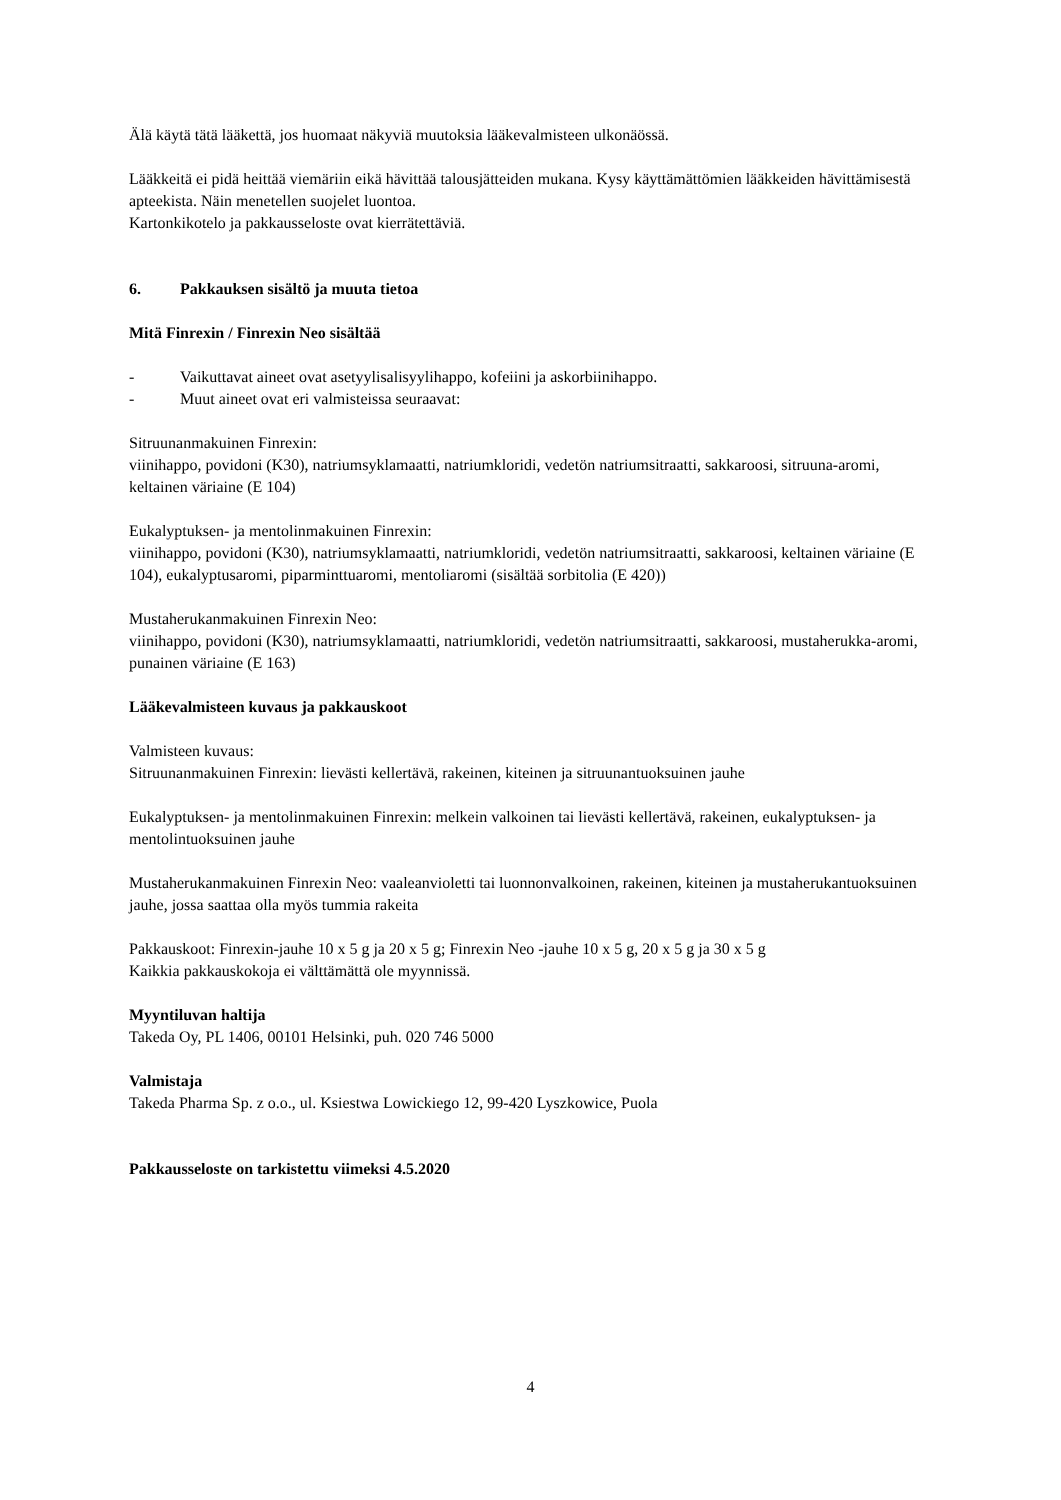Älä käytä tätä lääkettä, jos huomaat näkyviä muutoksia lääkevalmisteen ulkonäössä.
Lääkkeitä ei pidä heittää viemäriin eikä hävittää talousjätteiden mukana. Kysy käyttämättömien lääkkeiden hävittämisestä apteekista. Näin menetellen suojelet luontoa.
Kartonkikotelo ja pakkausseloste ovat kierrätettäviä.
6. Pakkauksen sisältö ja muuta tietoa
Mitä Finrexin / Finrexin Neo sisältää
- Vaikuttavat aineet ovat asetyylisalisyylihappo, kofeiini ja askorbiinihappo.
- Muut aineet ovat eri valmisteissa seuraavat:
Sitruunanmakuinen Finrexin:
viinihappo, povidoni (K30), natriumsyklamaatti, natriumkloridi, vedetön natriumsitraatti, sakkaroosi, sitruuna-aromi, keltainen väriaine (E 104)
Eukalyptuksen- ja mentolinmakuinen Finrexin:
viinihappo, povidoni (K30), natriumsyklamaatti, natriumkloridi, vedetön natriumsitraatti, sakkaroosi, keltainen väriaine (E 104), eukalyptusaromi, piparminttuaromi, mentoliaromi (sisältää sorbitolia (E 420))
Mustaherukanmakuinen Finrexin Neo:
viinihappo, povidoni (K30), natriumsyklamaatti, natriumkloridi, vedetön natriumsitraatti, sakkaroosi, mustaherukka-aromi, punainen väriaine (E 163)
Lääkevalmisteen kuvaus ja pakkauskoot
Valmisteen kuvaus:
Sitruunanmakuinen Finrexin: lievästi kellertävä, rakeinen, kiteinen ja sitruunantuoksuinen jauhe
Eukalyptuksen- ja mentolinmakuinen Finrexin: melkein valkoinen tai lievästi kellertävä, rakeinen, eukalyptuksen- ja mentolintuoksuinen jauhe
Mustaherukanmakuinen Finrexin Neo: vaaleanvioletti tai luonnonvalkoinen, rakeinen, kiteinen ja mustaherukantuoksuinen jauhe, jossa saattaa olla myös tummia rakeita
Pakkauskoot: Finrexin-jauhe 10 x 5 g ja 20 x 5 g; Finrexin Neo -jauhe 10 x 5 g, 20 x 5 g ja 30 x 5 g
Kaikkia pakkauskokoja ei välttämättä ole myynnissä.
Myyntiluvan haltija
Takeda Oy, PL 1406, 00101 Helsinki, puh. 020 746 5000
Valmistaja
Takeda Pharma Sp. z o.o., ul. Ksiestwa Lowickiego 12, 99-420 Lyszkowice, Puola
Pakkausseloste on tarkistettu viimeksi 4.5.2020
4